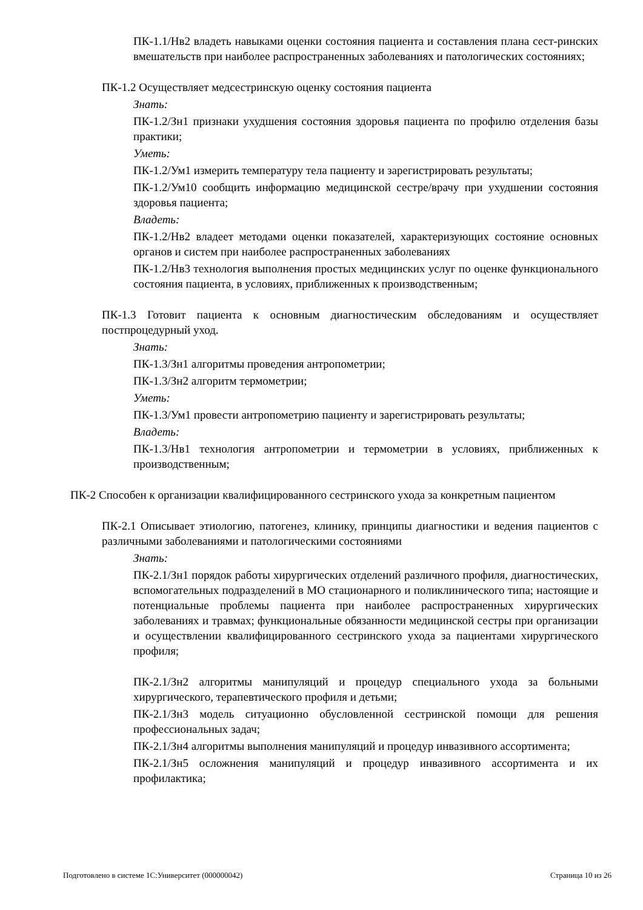ПК-1.1/Нв2 владеть навыками оценки состояния пациента и составления плана сест-ринских вмешательств при наиболее распространенных заболеваниях и патологических состояниях;
ПК-1.2 Осуществляет медсестринскую оценку состояния пациента
Знать:
ПК-1.2/Зн1 признаки ухудшения состояния здоровья пациента по профилю отделения базы практики;
Уметь:
ПК-1.2/Ум1 измерить температуру тела пациенту и зарегистрировать результаты;
ПК-1.2/Ум10 сообщить информацию медицинской сестре/врачу при ухудшении состояния здоровья пациента;
Владеть:
ПК-1.2/Нв2 владеет методами оценки показателей, характеризующих состояние основных органов и систем при наиболее распространенных заболеваниях
ПК-1.2/Нв3 технология выполнения простых медицинских услуг по оценке функционального состояния пациента, в условиях, приближенных к производственным;
ПК-1.3 Готовит пациента к основным диагностическим обследованиям и осуществляет постпроцедурный уход.
Знать:
ПК-1.3/Зн1 алгоритмы проведения антропометрии;
ПК-1.3/Зн2 алгоритм термометрии;
Уметь:
ПК-1.3/Ум1 провести антропометрию пациенту и зарегистрировать результаты;
Владеть:
ПК-1.3/Нв1 технология антропометрии и термометрии в условиях, приближенных к производственным;
ПК-2 Способен к организации квалифицированного сестринского ухода за конкретным пациентом
ПК-2.1 Описывает этиологию, патогенез, клинику, принципы диагностики и ведения пациентов с различными заболеваниями и патологическими состояниями
Знать:
ПК-2.1/Зн1 порядок работы хирургических отделений различного профиля, диагностических, вспомогательных подразделений в МО стационарного и поликлинического типа; настоящие и потенциальные проблемы пациента при наиболее распространенных хирургических заболеваниях и травмах; функциональные обязанности медицинской сестры при организации и осуществлении квалифицированного сестринского ухода за пациентами хирургического профиля;
ПК-2.1/Зн2 алгоритмы манипуляций и процедур специального ухода за больными хирургического, терапевтического профиля и детьми;
ПК-2.1/Зн3 модель ситуационно обусловленной сестринской помощи для решения профессиональных задач;
ПК-2.1/Зн4 алгоритмы выполнения манипуляций и процедур инвазивного ассортимента;
ПК-2.1/Зн5 осложнения манипуляций и процедур инвазивного ассортимента и их профилактика;
Подготовлено в системе 1С:Университет (000000042) Страница 10 из 26